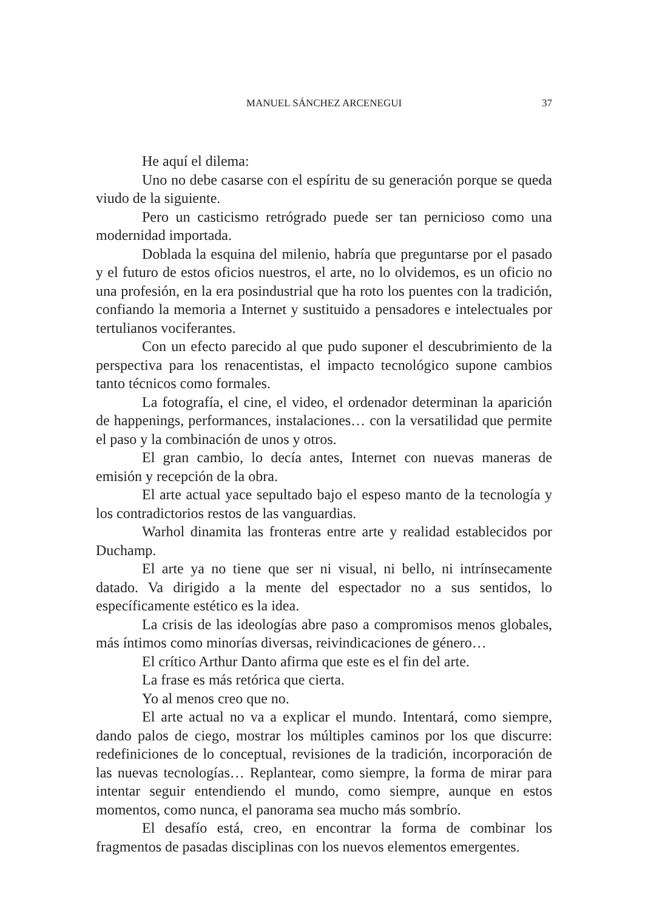MANUEL SÁNCHEZ ARCENEGUI
37
He aquí el dilema:
Uno no debe casarse con el espíritu de su generación porque se queda viudo de la siguiente.
Pero un casticismo retrógrado puede ser tan pernicioso como una modernidad importada.
Doblada la esquina del milenio, habría que preguntarse por el pasado y el futuro de estos oficios nuestros, el arte, no lo olvidemos, es un oficio no una profesión, en la era posindustrial que ha roto los puentes con la tradición, confiando la memoria a Internet y sustituido a pensadores e intelectuales por tertulianos vociferantes.
Con un efecto parecido al que pudo suponer el descubrimiento de la perspectiva para los renacentistas, el impacto tecnológico supone cambios tanto técnicos como formales.
La fotografía, el cine, el video, el ordenador determinan la aparición de happenings, performances, instalaciones… con la versatilidad que permite el paso y la combinación de unos y otros.
El gran cambio, lo decía antes, Internet con nuevas maneras de emisión y recepción de la obra.
El arte actual yace sepultado bajo el espeso manto de la tecnología y los contradictorios restos de las vanguardias.
Warhol dinamita las fronteras entre arte y realidad establecidos por Duchamp.
El arte ya no tiene que ser ni visual, ni bello, ni intrínsecamente datado. Va dirigido a la mente del espectador no a sus sentidos, lo específicamente estético es la idea.
La crisis de las ideologías abre paso a compromisos menos globales, más íntimos como minorías diversas, reivindicaciones de género…
El crítico Arthur Danto afirma que este es el fin del arte.
La frase es más retórica que cierta.
Yo al menos creo que no.
El arte actual no va a explicar el mundo. Intentará, como siempre, dando palos de ciego, mostrar los múltiples caminos por los que discurre: redefiniciones de lo conceptual, revisiones de la tradición, incorporación de las nuevas tecnologías… Replantear, como siempre, la forma de mirar para intentar seguir entendiendo el mundo, como siempre, aunque en estos momentos, como nunca, el panorama sea mucho más sombrío.
El desafío está, creo, en encontrar la forma de combinar los fragmentos de pasadas disciplinas con los nuevos elementos emergentes.